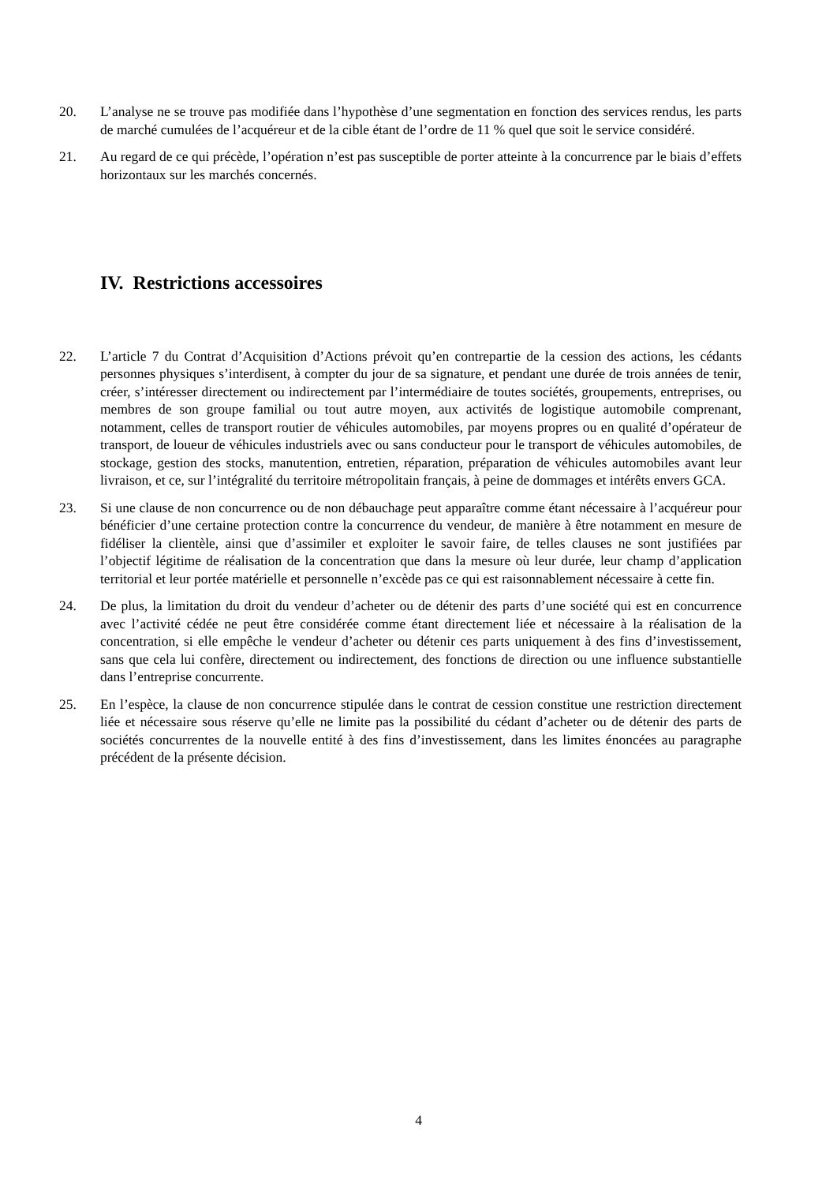20. L’analyse ne se trouve pas modifiée dans l’hypothèse d’une segmentation en fonction des services rendus, les parts de marché cumulées de l’acquéreur et de la cible étant de l’ordre de 11 % quel que soit le service considéré.
21. Au regard de ce qui précède, l’opération n’est pas susceptible de porter atteinte à la concurrence par le biais d’effets horizontaux sur les marchés concernés.
IV. Restrictions accessoires
22. L’article 7 du Contrat d’Acquisition d’Actions prévoit qu’en contrepartie de la cession des actions, les cédants personnes physiques s’interdisent, à compter du jour de sa signature, et pendant une durée de trois années de tenir, créer, s’intéresser directement ou indirectement par l’intermédiaire de toutes sociétés, groupements, entreprises, ou membres de son groupe familial ou tout autre moyen, aux activités de logistique automobile comprenant, notamment, celles de transport routier de véhicules automobiles, par moyens propres ou en qualité d’opérateur de transport, de loueur de véhicules industriels avec ou sans conducteur pour le transport de véhicules automobiles, de stockage, gestion des stocks, manutention, entretien, réparation, préparation de véhicules automobiles avant leur livraison, et ce, sur l’intégralité du territoire métropolitain français, à peine de dommages et intérêts envers GCA.
23. Si une clause de non concurrence ou de non débauchage peut apparaître comme étant nécessaire à l’acquéreur pour bénéficier d’une certaine protection contre la concurrence du vendeur, de manière à être notamment en mesure de fidéliser la clientèle, ainsi que d’assimiler et exploiter le savoir faire, de telles clauses ne sont justifiées par l’objectif légitime de réalisation de la concentration que dans la mesure où leur durée, leur champ d’application territorial et leur portée matérielle et personnelle n’excède pas ce qui est raisonnablement nécessaire à cette fin.
24. De plus, la limitation du droit du vendeur d’acheter ou de détenir des parts d’une société qui est en concurrence avec l’activité cédée ne peut être considérée comme étant directement liée et nécessaire à la réalisation de la concentration, si elle empêche le vendeur d’acheter ou détenir ces parts uniquement à des fins d’investissement, sans que cela lui confère, directement ou indirectement, des fonctions de direction ou une influence substantielle dans l’entreprise concurrente.
25. En l’espèce, la clause de non concurrence stipulée dans le contrat de cession constitue une restriction directement liée et nécessaire sous réserve qu’elle ne limite pas la possibilité du cédant d’acheter ou de détenir des parts de sociétés concurrentes de la nouvelle entité à des fins d’investissement, dans les limites énoncées au paragraphe précédent de la présente décision.
4